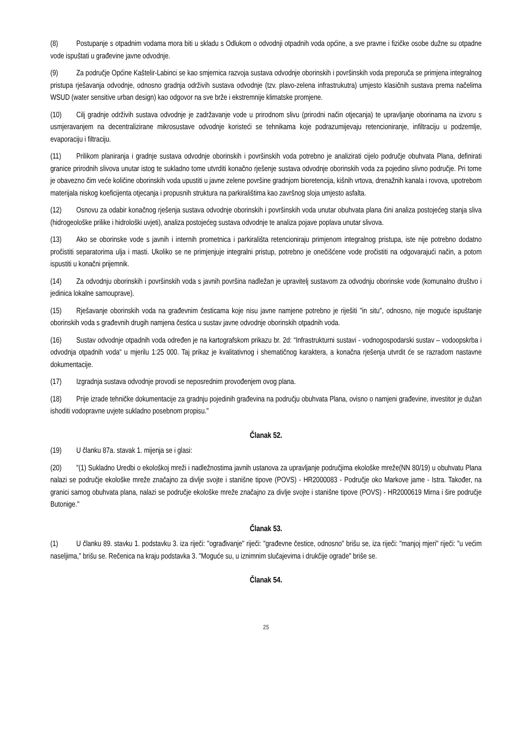(8) Postupanje s otpadnim vodama mora biti u skladu s Odlukom o odvodnji otpadnih voda općine, a sve pravne i fizičke osobe dužne su otpadne vode ispuštati u građevine javne odvodnje.
(9) Za područje Općine Kaštelir-Labinci se kao smjernica razvoja sustava odvodnje oborinskih i površinskih voda preporuča se primjena integralnog pristupa rješavanja odvodnje, odnosno gradnja održivih sustava odvodnje (tzv. plavo-zelena infrastrukutra) umjesto klasičnih sustava prema načelima WSUD (water sensitive urban design) kao odgovor na sve brže i ekstremnije klimatske promjene.
(10) Cilj gradnje održivih sustava odvodnje je zadržavanje vode u prirodnom slivu (prirodni način otjecanja) te upravljanje oborinama na izvoru s usmjeravanjem na decentralizirane mikrosustave odvodnje koristeći se tehnikama koje podrazumijevaju retencioniranje, infiltraciju u podzemlje, evaporaciju i filtraciju.
(11) Prilikom planiranja i gradnje sustava odvodnje oborinskih i površinskih voda potrebno je analizirati cijelo područje obuhvata Plana, definirati granice prirodnih slivova unutar istog te sukladno tome utvrditi konačno rješenje sustava odvodnje oborinskih voda za pojedino slivno područje. Pri tome je obavezno čim veće količine oborinskih voda upustiti u javne zelene površine gradnjom bioretencija, kišnih vrtova, drenažnih kanala i rovova, upotrebom materijala niskog koeficijenta otjecanja i propusnih struktura na parkiralištima kao završnog sloja umjesto asfalta.
(12) Osnovu za odabir konačnog rješenja sustava odvodnje oborinskih i površinskih voda unutar obuhvata plana čini analiza postojećeg stanja sliva (hidrogeološke prilike i hidrološki uvjeti), analiza postojećeg sustava odvodnje te analiza pojave poplava unutar slivova.
(13) Ako se oborinske vode s javnih i internih prometnica i parkirališta retencioniraju primjenom integralnog pristupa, iste nije potrebno dodatno pročistiti separatorima ulja i masti. Ukoliko se ne primjenjuje integralni pristup, potrebno je onečišćene vode pročistiti na odgovarajući način, a potom ispustiti u konačni prijemnik.
(14) Za odvodnju oborinskih i površinskih voda s javnih površina nadležan je upravitelj sustavom za odvodnju oborinske vode (komunalno društvo i jedinica lokalne samouprave).
(15) Rješavanje oborinskih voda na građevnim česticama koje nisu javne namjene potrebno je riješiti "in situ", odnosno, nije moguće ispuštanje oborinskih voda s građevnih drugih namjena čestica u sustav javne odvodnje oborinskih otpadnih voda.
(16) Sustav odvodnje otpadnih voda određen je na kartografskom prikazu br. 2d: “Infrastrukturni sustavi - vodnogospodarski sustav – vodoopskrba i odvodnja otpadnih voda“ u mjerilu 1:25 000. Taj prikaz je kvalitativnog i shematičnog karaktera, a konačna rješenja utvrdit će se razradom nastavne dokumentacije.
(17) Izgradnja sustava odvodnje provodi se neposrednim provođenjem ovog plana.
(18) Prije izrade tehničke dokumentacije za gradnju pojedinih građevina na području obuhvata Plana, ovisno o namjeni građevine, investitor je dužan ishoditi vodopravne uvjete sukladno posebnom propisu."
Članak 52.
(19) U članku 87a. stavak 1. mijenja se i glasi:
(20) "(1) Sukladno Uredbi o ekološkoj mreži i nadležnostima javnih ustanova za upravljanje područjima ekološke mreže(NN 80/19) u obuhvatu Plana nalazi se područje ekološke mreže značajno za divlje svojte i stanišne tipove (POVS) - HR2000083 - Područje oko Markove jame - Istra. Također, na granici samog obuhvata plana, nalazi se područje ekološke mreže značajno za divlje svojte i stanišne tipove (POVS) - HR2000619 Mirna i šire područje Butonige."
Članak 53.
(1) U članku 89. stavku 1. podstavku 3. iza riječi: "ograđivanje" riječi: "građevne čestice, odnosno" brišu se, iza riječi: "manjoj mjeri" riječi: "u većim naseljima," brišu se. Rečenica na kraju podstavka 3. "Moguće su, u iznimnim slučajevima i drukčije ograde" briše se.
Članak 54.
25